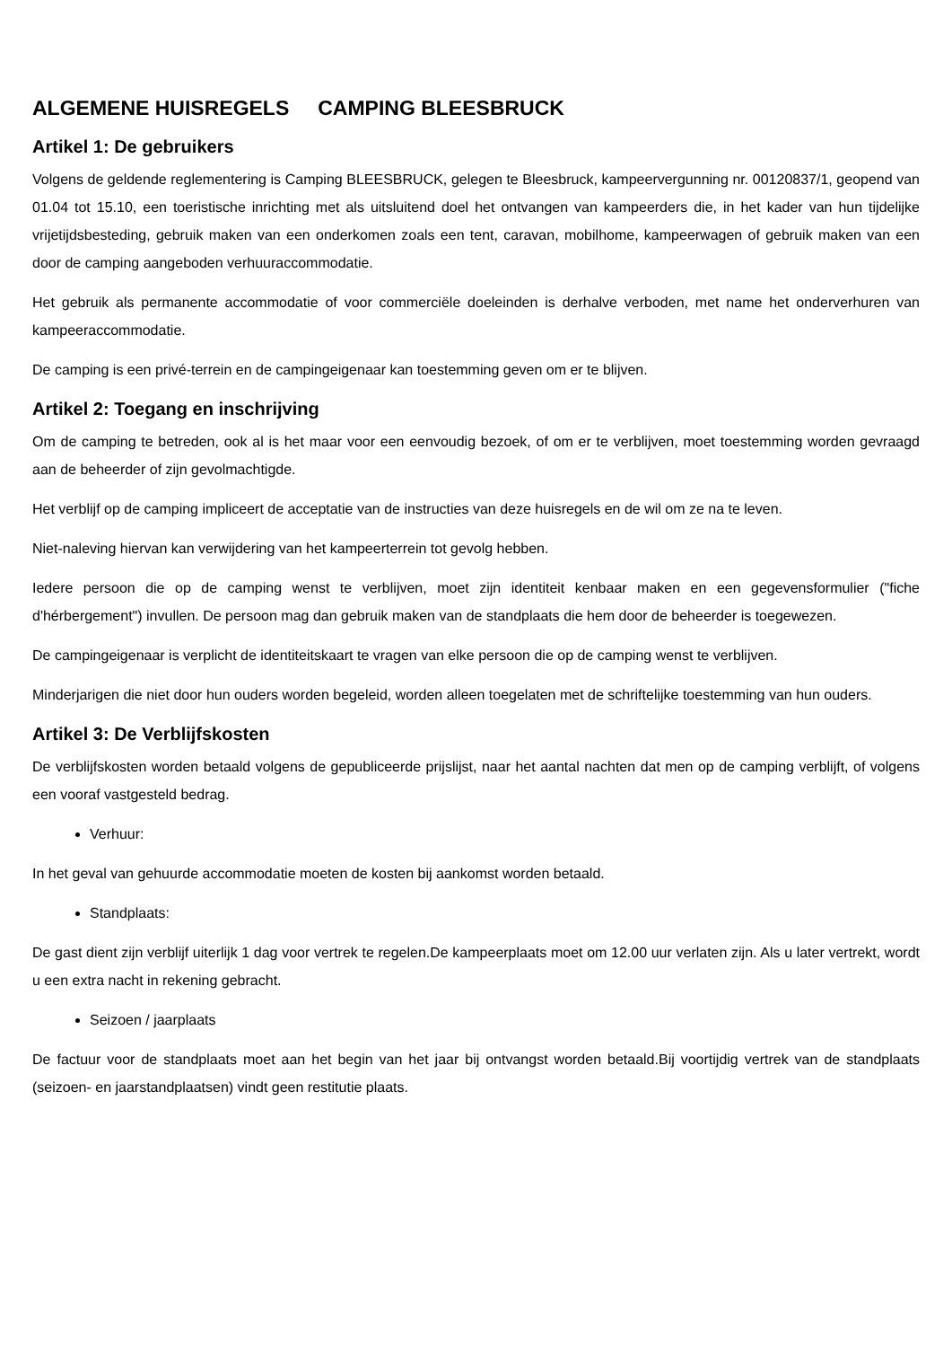ALGEMENE HUISREGELS CAMPING BLEESBRUCK
Artikel 1: De gebruikers
Volgens de geldende reglementering is Camping BLEESBRUCK, gelegen te Bleesbruck, kampeervergunning nr. 00120837/1, geopend van 01.04 tot 15.10, een toeristische inrichting met als uitsluitend doel het ontvangen van kampeerders die, in het kader van hun tijdelijke vrijetijdsbesteding, gebruik maken van een onderkomen zoals een tent, caravan, mobilhome, kampeerwagen of gebruik maken van een door de camping aangeboden verhuuraccommodatie.
Het gebruik als permanente accommodatie of voor commerciële doeleinden is derhalve verboden, met name het onderverhuren van kampeeraccommodatie.
De camping is een privé-terrein en de campingeigenaar kan toestemming geven om er te blijven.
Artikel 2: Toegang en inschrijving
Om de camping te betreden, ook al is het maar voor een eenvoudig bezoek, of om er te verblijven, moet toestemming worden gevraagd aan de beheerder of zijn gevolmachtigde.
Het verblijf op de camping impliceert de acceptatie van de instructies van deze huisregels en de wil om ze na te leven.
Niet-naleving hiervan kan verwijdering van het kampeerterrein tot gevolg hebben.
Iedere persoon die op de camping wenst te verblijven, moet zijn identiteit kenbaar maken en een gegevensformulier ("fiche d'hérbergement") invullen. De persoon mag dan gebruik maken van de standplaats die hem door de beheerder is toegewezen.
De campingeigenaar is verplicht de identiteitskaart te vragen van elke persoon die op de camping wenst te verblijven.
Minderjarigen die niet door hun ouders worden begeleid, worden alleen toegelaten met de schriftelijke toestemming van hun ouders.
Artikel 3: De Verblijfskosten
De verblijfskosten worden betaald volgens de gepubliceerde prijslijst, naar het aantal nachten dat men op de camping verblijft, of volgens een vooraf vastgesteld bedrag.
Verhuur:
In het geval van gehuurde accommodatie moeten de kosten bij aankomst worden betaald.
Standplaats:
De gast dient zijn verblijf uiterlijk 1 dag voor vertrek te regelen.De kampeerplaats moet om 12.00 uur verlaten zijn. Als u later vertrekt, wordt u een extra nacht in rekening gebracht.
Seizoen / jaarplaats
De factuur voor de standplaats moet aan het begin van het jaar bij ontvangst worden betaald.Bij voortijdig vertrek van de standplaats (seizoen- en jaarstandplaatsen) vindt geen restitutie plaats.